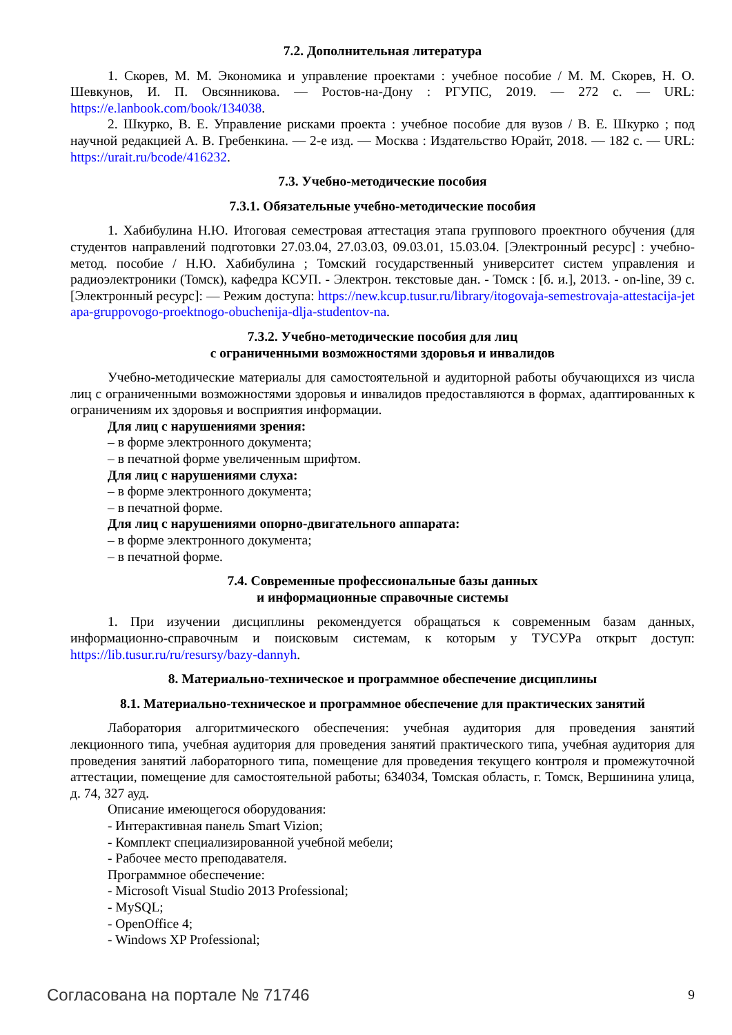7.2. Дополнительная литература
1. Скорев, М. М. Экономика и управление проектами : учебное пособие / М. М. Скорев, Н. О. Шевкунов, И. П. Овсянникова. — Ростов-на-Дону : РГУПС, 2019. — 272 с. — URL: https://e.lanbook.com/book/134038.
2. Шкурко, В. Е. Управление рисками проекта : учебное пособие для вузов / В. Е. Шкурко ; под научной редакцией А. В. Гребенкина. — 2-е изд. — Москва : Издательство Юрайт, 2018. — 182 с. — URL: https://urait.ru/bcode/416232.
7.3. Учебно-методические пособия
7.3.1. Обязательные учебно-методические пособия
1. Хабибулина Н.Ю. Итоговая семестровая аттестация этапа группового проектного обучения (для студентов направлений подготовки 27.03.04, 27.03.03, 09.03.01, 15.03.04. [Электронный ресурс] : учебно-метод. пособие / Н.Ю. Хабибулина ; Томский государственный университет систем управления и радиоэлектроники (Томск), кафедра КСУП. - Электрон. текстовые дан. - Томск : [б. и.], 2013. - on-line, 39 с. [Электронный ресурс]: — Режим доступа: https://new.kcup.tusur.ru/library/itogovaja-semestrovaja-attestacija-jetapa-gruppovogo-proektnogo-obuchenija-dlja-studentov-na.
7.3.2. Учебно-методические пособия для лиц
с ограниченными возможностями здоровья и инвалидов
Учебно-методические материалы для самостоятельной и аудиторной работы обучающихся из числа лиц с ограниченными возможностями здоровья и инвалидов предоставляются в формах, адаптированных к ограничениям их здоровья и восприятия информации.
Для лиц с нарушениями зрения:
– в форме электронного документа;
– в печатной форме увеличенным шрифтом.
Для лиц с нарушениями слуха:
– в форме электронного документа;
– в печатной форме.
Для лиц с нарушениями опорно-двигательного аппарата:
– в форме электронного документа;
– в печатной форме.
7.4. Современные профессиональные базы данных
и информационные справочные системы
1. При изучении дисциплины рекомендуется обращаться к современным базам данных, информационно-справочным и поисковым системам, к которым у ТУСУРа открыт доступ: https://lib.tusur.ru/ru/resursy/bazy-dannyh.
8. Материально-техническое и программное обеспечение дисциплины
8.1. Материально-техническое и программное обеспечение для практических занятий
Лаборатория алгоритмического обеспечения: учебная аудитория для проведения занятий лекционного типа, учебная аудитория для проведения занятий практического типа, учебная аудитория для проведения занятий лабораторного типа, помещение для проведения текущего контроля и промежуточной аттестации, помещение для самостоятельной работы; 634034, Томская область, г. Томск, Вершинина улица, д. 74, 327 ауд.
Описание имеющегося оборудования:
- Интерактивная панель Smart Vizion;
- Комплект специализированной учебной мебели;
- Рабочее место преподавателя.
Программное обеспечение:
- Microsoft Visual Studio 2013 Professional;
- MySQL;
- OpenOffice 4;
- Windows XP Professional;
Согласована на портале № 71746 9